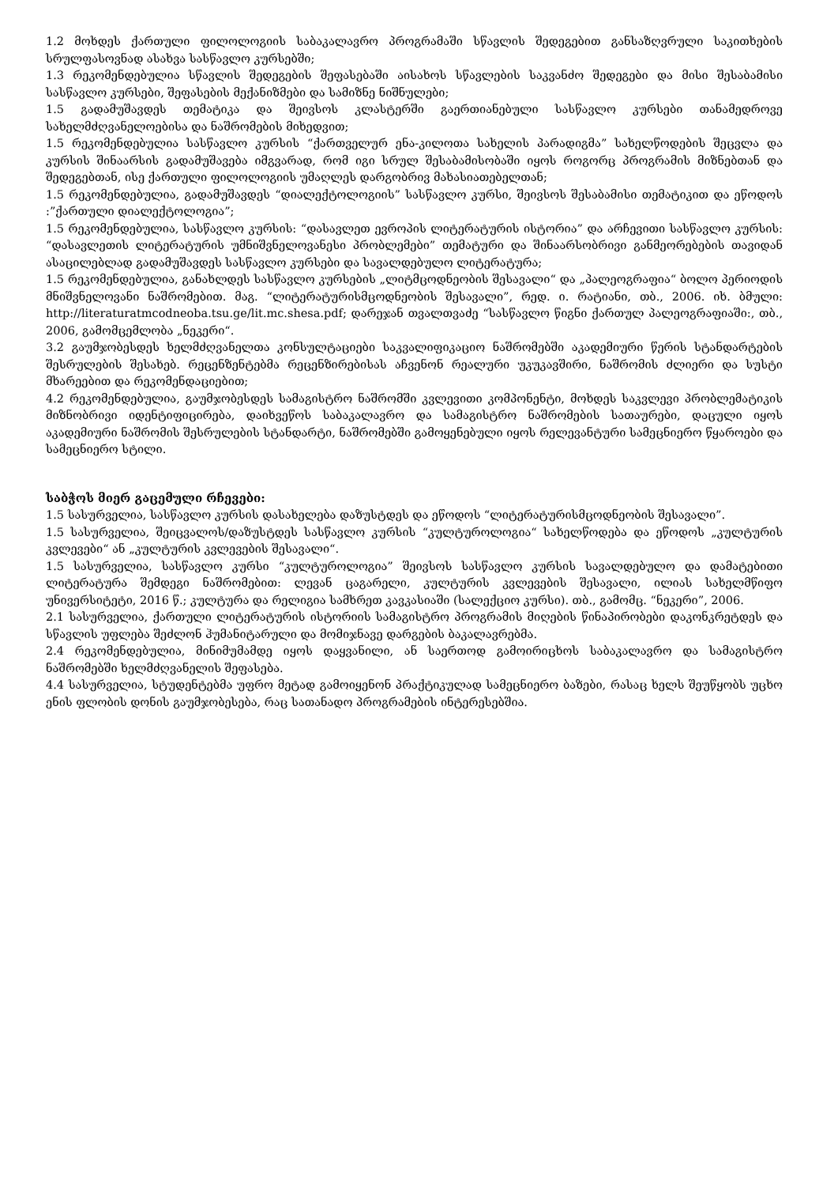1.2 მოხდეს ქართული ფილოლოგიის საბაკალავრო პროგრამაში სწავლის შედეგებით განსაზღვრული საკითხების სრულფასოვნად ასახვა სასწავლო კურსებში;
1.3 რეკომენდებულია სწავლის შედეგების შეფასებაში აისახოს სწავლების საკვანძო შედეგები და მისი შესაბამისი სასწავლო კურსები, შეფასების მექანიზმები და სამიზნე ნიშნულები;
1.5 გადამუშავდეს თემატიკა და შეივსოს კლასტერში გაერთიანებული სასწავლო კურსები თანამედროვე სახელმძღვანელოებისა და ნაშრომების მიხედვით;
1.5 რეკომენდებულია სასწავლო კურსის “ქართველურ ენა-კილოთა სახელის პარადიგმა” სახელწოდების შეცვლა და კურსის შინაარსის გადამუშავება იმგვარად, რომ იგი სრულ შესაბამისობაში იყოს როგორც პროგრამის მიზნებთან და შედეგებთან, ისე ქართული ფილოლოგიის უმაღლეს დარგობრივ მახასიათებელთან;
1.5 რეკომენდებულია, გადამუშავდეს “დიალექტოლოგიის” სასწავლო კურსი, შეივსოს შესაბამისი თემატიკით და ეწოდოს :”ქართული დიალექტოლოგია”;
1.5 რეკომენდებულია, სასწავლო კურსის: “დასავლეთ ევროპის ლიტერატურის ისტორია” და არჩევითი სასწავლო კურსის: “დასავლეთის ლიტერატურის უმნიშვნელოვანესი პრობლემები” თემატური და შინაარსობრივი განმეორებების თავიდან ასაცილებლად გადამუშავდეს სასწავლო კურსები და სავალდებულო ლიტერატურა;
1.5 რეკომენდებულია, განახლდეს სასწავლო კურსების „ლიტმცოდნეობის შესავალი“ და „პალეოგრაფია“ ბოლო პერიოდის მნიშვნელოვანი ნაშრომებით. მაგ. “ლიტერატურისმცოდნეობის შესავალი”, რედ. ი. რატიანი, თბ., 2006. იხ. ბმული: http://literaturatmcodneoba.tsu.ge/lit.mc.shesa.pdf; დარეჯან თვალთვაძე “სასწავლო წიგნი ქართულ პალეოგრაფიაში:, თბ., 2006, გამომცემლობა „ნეკერი“.
3.2 გაუმჯობესდეს ხელმძღვანელთა კონსულტაციები საკვალიფიკაციო ნაშრომებში აკადემიური წერის სტანდარტების შესრულების შესახებ. რეცენზენტებმა რეცენზირებისას აჩვენონ რეალური უკუკავშირი, ნაშრომის ძლიერი და სუსტი მხარეებით და რეკომენდაციებით;
4.2 რეკომენდებულია, გაუმჯობესდეს სამაგისტრო ნაშრომში კვლევითი კომპონენტი, მოხდეს საკვლევი პრობლემატიკის მიზნობრივი იდენტიფიცირება, დაიხვეწოს საბაკალავრო და სამაგისტრო ნაშრომების სათაურები, დაცული იყოს აკადემიური ნაშრომის შესრულების სტანდარტი, ნაშრომებში გამოყენებული იყოს რელევანტური სამეცნიერო წყაროები და სამეცნიერო სტილი.
საბჭოს მიერ გაცემული რჩევები:
1.5 სასურველია, სასწავლო კურსის დასახელება დაზუსტდეს და ეწოდოს “ლიტერატურისმცოდნეობის შესავალი”.
1.5 სასურველია, შეიცვალოს/დაზუსტდეს სასწავლო კურსის “კულტუროლოგია“ სახელწოდება და ეწოდოს „კულტურის კვლევები“ ან „კულტურის კვლევების შესავალი“.
1.5 სასურველია, სასწავლო კურსი “კულტუროლოგია” შეივსოს სასწავლო კურსის სავალდებულო და დამატებითი ლიტერატურა შემდეგი ნაშრომებით: ლევან ცაგარელი, კულტურის კვლევების შესავალი, ილიას სახელმწიფო უნივერსიტეტი, 2016 წ.; კულტურა და რელიგია სამხრეთ კავკასიაში (სალექციო კურსი). თბ., გამომც. “ნეკერი”, 2006.
2.1 სასურველია, ქართული ლიტერატურის ისტორიის სამაგისტრო პროგრამის მიღების წინაპირობები დაკონკრეტდეს და სწავლის უფლება შეძლონ ჰუმანიტარული და მომიჯნავე დარგების ბაკალავრებმა.
2.4 რეკომენდებულია, მინიმუმამდე იყოს დაყვანილი, ან საერთოდ გამოირიცხოს საბაკალავრო და სამაგისტრო ნაშრომებში ხელმძღვანელის შეფასება.
4.4 სასურველია, სტუდენტებმა უფრო მეტად გამოიყენონ პრაქტიკულად სამეცნიერო ბაზები, რასაც ხელს შეუწყობს უცხო ენის ფლობის დონის გაუმჯობესება, რაც სათანადო პროგრამების ინტერესებშია.